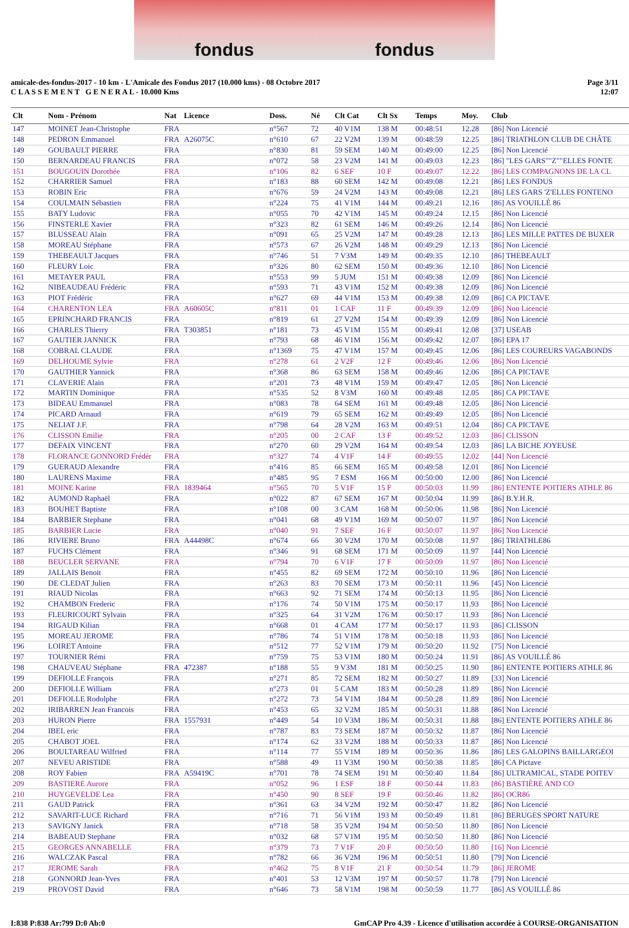fondus fondus
amicale-des-fondus-2017 - 10 km - L'Amicale des Fondus 2017 (10.000 kms) - 08 Octobre 2017
C L A S S E M E N T G E N E R A L - 10.000 Kms
Page 3/11
12:07
| Clt | Nom - Prénom | Nat | Licence | Doss. | Né | Clt Cat | Clt Sx | Temps | Moy. | Club |
| --- | --- | --- | --- | --- | --- | --- | --- | --- | --- | --- |
| 147 | MOINET Jean-Christophe | FRA | | n°567 | 72 | 40 V1M | 138 M | 00:48:51 | 12.28 | [86] Non Licencié |
| 148 | PEDRON Emmanuel | FRA | A26075C | n°610 | 67 | 22 V2M | 139 M | 00:48:59 | 12.25 | [86] TRIATHLON CLUB DE CHÂTE |
| 149 | GOUBAULT PIERRE | FRA | | n°830 | 81 | 59 SEM | 140 M | 00:49:00 | 12.25 | [86] Non Licencié |
| 150 | BERNARDEAU FRANCIS | FRA | | n°072 | 58 | 23 V2M | 141 M | 00:49:03 | 12.23 | [86] "LES GARS""Z""ELLES FONTE |
| 151 | BOUGOUIN Dorothée | FRA | | n°106 | 82 | 6 SEF | 10 F | 00:49:07 | 12.22 | [86] LES COMPAGNONS DE LA CL |
| 152 | CHARRIER Samuel | FRA | | n°183 | 88 | 60 SEM | 142 M | 00:49:08 | 12.21 | [86] LES FONDUS |
| 153 | ROBIN Eric | FRA | | n°676 | 59 | 24 V2M | 143 M | 00:49:08 | 12.21 | [86] LES GARS 'Z'ELLES FONTENO |
| 154 | COULMAIN Sébastien | FRA | | n°224 | 75 | 41 V1M | 144 M | 00:49:21 | 12.16 | [86] AS VOUILLÉ 86 |
| 155 | BATY Ludovic | FRA | | n°055 | 70 | 42 V1M | 145 M | 00:49:24 | 12.15 | [86] Non Licencié |
| 156 | FINSTERLE Xavier | FRA | | n°323 | 82 | 61 SEM | 146 M | 00:49:26 | 12.14 | [86] Non Licencié |
| 157 | BLUSSEAU Alain | FRA | | n°091 | 65 | 25 V2M | 147 M | 00:49:28 | 12.13 | [86] LES MILLE PATTES DE BUXER |
| 158 | MOREAU Stéphane | FRA | | n°573 | 67 | 26 V2M | 148 M | 00:49:29 | 12.13 | [86] Non Licencié |
| 159 | THEBEAULT Jacques | FRA | | n°746 | 51 | 7 V3M | 149 M | 00:49:35 | 12.10 | [86] THEBEAULT |
| 160 | FLEURY Loic | FRA | | n°326 | 80 | 62 SEM | 150 M | 00:49:36 | 12.10 | [86] Non Licencié |
| 161 | METAYER PAUL | FRA | | n°553 | 99 | 5 JUM | 151 M | 00:49:38 | 12.09 | [86] Non Licencié |
| 162 | NIBEAUDEAU Frédéric | FRA | | n°593 | 71 | 43 V1M | 152 M | 00:49:38 | 12.09 | [86] Non Licencié |
| 163 | PIOT Frédéric | FRA | | n°627 | 69 | 44 V1M | 153 M | 00:49:38 | 12.09 | [86] CA PICTAVE |
| 164 | CHARENTON LEA | FRA | A60605C | n°811 | 01 | 1 CAF | 11 F | 00:49:39 | 12.09 | [86] Non Licencié |
| 165 | EPRINCHARD FRANCIS | FRA | | n°819 | 61 | 27 V2M | 154 M | 00:49:39 | 12.09 | [86] Non Licencié |
| 166 | CHARLES Thierry | FRA | T303851 | n°181 | 73 | 45 V1M | 155 M | 00:49:41 | 12.08 | [37] USEAB |
| 167 | GAUTIER JANNICK | FRA | | n°793 | 68 | 46 V1M | 156 M | 00:49:42 | 12.07 | [86] EPA 17 |
| 168 | COBRAL CLAUDE | FRA | | n°1369 | 75 | 47 V1M | 157 M | 00:49:45 | 12.06 | [86] LES COUREURS VAGABONDS |
| 169 | DELHOUME Sylvie | FRA | | n°278 | 61 | 2 V2F | 12 F | 00:49:46 | 12.06 | [86] Non Licencié |
| 170 | GAUTHIER Yannick | FRA | | n°368 | 86 | 63 SEM | 158 M | 00:49:46 | 12.06 | [86] CA PICTAVE |
| 171 | CLAVERIE Alain | FRA | | n°201 | 73 | 48 V1M | 159 M | 00:49:47 | 12.05 | [86] Non Licencié |
| 172 | MARTIN Dominique | FRA | | n°535 | 52 | 8 V3M | 160 M | 00:49:48 | 12.05 | [86] CA PICTAVE |
| 173 | BIDEAU Emmanuel | FRA | | n°083 | 78 | 64 SEM | 161 M | 00:49:48 | 12.05 | [86] Non Licencié |
| 174 | PICARD Arnaud | FRA | | n°619 | 79 | 65 SEM | 162 M | 00:49:49 | 12.05 | [86] Non Licencié |
| 175 | NELIAT J.F. | FRA | | n°798 | 64 | 28 V2M | 163 M | 00:49:51 | 12.04 | [86] CA PICTAVE |
| 176 | CLISSON Emilie | FRA | | n°205 | 00 | 2 CAF | 13 F | 00:49:52 | 12.03 | [86] CLISSON |
| 177 | DEFAIX VINCENT | FRA | | n°270 | 60 | 29 V2M | 164 M | 00:49:54 | 12.03 | [86] LA BICHE JOYEUSE |
| 178 | FLORANCE GONNORD Frédér | FRA | | n°327 | 74 | 4 V1F | 14 F | 00:49:55 | 12.02 | [44] Non Licencié |
| 179 | GUERAUD Alexandre | FRA | | n°416 | 85 | 66 SEM | 165 M | 00:49:58 | 12.01 | [86] Non Licencié |
| 180 | LAURENS Maxime | FRA | | n°485 | 95 | 7 ESM | 166 M | 00:50:00 | 12.00 | [86] Non Licencié |
| 181 | MOINE Karine | FRA | 1839464 | n°565 | 70 | 5 V1F | 15 F | 00:50:03 | 11.99 | [86] ENTENTE POITIERS ATHLE 86 |
| 182 | AUMOND Raphaël | FRA | | n°022 | 87 | 67 SEM | 167 M | 00:50:04 | 11.99 | [86] B.Y.H.R. |
| 183 | BOUHET Baptiste | FRA | | n°108 | 00 | 3 CAM | 168 M | 00:50:06 | 11.98 | [86] Non Licencié |
| 184 | BARBIER Stephane | FRA | | n°041 | 68 | 49 V1M | 169 M | 00:50:07 | 11.97 | [86] Non Licencié |
| 185 | BARBIER Lucie | FRA | | n°040 | 91 | 7 SEF | 16 F | 00:50:07 | 11.97 | [86] Non Licencié |
| 186 | RIVIERE Bruno | FRA | A44498C | n°674 | 66 | 30 V2M | 170 M | 00:50:08 | 11.97 | [86] TRIATHLE86 |
| 187 | FUCHS Clément | FRA | | n°346 | 91 | 68 SEM | 171 M | 00:50:09 | 11.97 | [44] Non Licencié |
| 188 | BEUCLER SERVANE | FRA | | n°794 | 70 | 6 V1F | 17 F | 00:50:09 | 11.97 | [86] Non Licencié |
| 189 | JALLAIS Benoit | FRA | | n°455 | 82 | 69 SEM | 172 M | 00:50:10 | 11.96 | [86] Non Licencié |
| 190 | DE CLEDAT Julien | FRA | | n°263 | 83 | 70 SEM | 173 M | 00:50:11 | 11.96 | [45] Non Licencié |
| 191 | RIAUD Nicolas | FRA | | n°663 | 92 | 71 SEM | 174 M | 00:50:13 | 11.95 | [86] Non Licencié |
| 192 | CHAMBON Frederic | FRA | | n°176 | 74 | 50 V1M | 175 M | 00:50:17 | 11.93 | [86] Non Licencié |
| 193 | FLEURICOURT Sylvain | FRA | | n°325 | 64 | 31 V2M | 176 M | 00:50:17 | 11.93 | [86] Non Licencié |
| 194 | RIGAUD Kilian | FRA | | n°668 | 01 | 4 CAM | 177 M | 00:50:17 | 11.93 | [86] CLISSON |
| 195 | MOREAU JEROME | FRA | | n°786 | 74 | 51 V1M | 178 M | 00:50:18 | 11.93 | [86] Non Licencié |
| 196 | LOIRET Antoine | FRA | | n°512 | 77 | 52 V1M | 179 M | 00:50:20 | 11.92 | [75] Non Licencié |
| 197 | TOURNIER Rémi | FRA | | n°759 | 75 | 53 V1M | 180 M | 00:50:24 | 11.91 | [86] AS VOUILLÉ 86 |
| 198 | CHAUVEAU Stéphane | FRA | 472387 | n°188 | 55 | 9 V3M | 181 M | 00:50:25 | 11.90 | [86] ENTENTE POITIERS ATHLE 86 |
| 199 | DEFIOLLE François | FRA | | n°271 | 85 | 72 SEM | 182 M | 00:50:27 | 11.89 | [33] Non Licencié |
| 200 | DEFIOLLE William | FRA | | n°273 | 01 | 5 CAM | 183 M | 00:50:28 | 11.89 | [86] Non Licencié |
| 201 | DEFIOLLE Rodolphe | FRA | | n°272 | 73 | 54 V1M | 184 M | 00:50:28 | 11.89 | [86] Non Licencié |
| 202 | IRIBARREN Jean Francois | FRA | | n°453 | 65 | 32 V2M | 185 M | 00:50:31 | 11.88 | [86] Non Licencié |
| 203 | HURON Pierre | FRA | 1557931 | n°449 | 54 | 10 V3M | 186 M | 00:50:31 | 11.88 | [86] ENTENTE POITIERS ATHLE 86 |
| 204 | IBEL eric | FRA | | n°787 | 83 | 73 SEM | 187 M | 00:50:32 | 11.87 | [86] Non Licencié |
| 205 | CHABOT JOEL | FRA | | n°174 | 62 | 33 V2M | 188 M | 00:50:33 | 11.87 | [86] Non Licencié |
| 206 | BOULTAREAU Wilfried | FRA | | n°114 | 77 | 55 V1M | 189 M | 00:50:36 | 11.86 | [86] LES GALOPINS BAILLARGEOI |
| 207 | NEVEU ARISTIDE | FRA | | n°588 | 49 | 11 V3M | 190 M | 00:50:38 | 11.85 | [86] CA Pictave |
| 208 | ROY Fabien | FRA | A59419C | n°701 | 78 | 74 SEM | 191 M | 00:50:40 | 11.84 | [86] ULTRAMICAL, STADE POITEV |
| 209 | BASTIERE Aurore | FRA | | n°052 | 96 | 1 ESF | 18 F | 00:50:44 | 11.83 | [86] BASTIÈRE AND CO |
| 210 | HUYGEVELDE Lea | FRA | | n°450 | 90 | 8 SEF | 19 F | 00:50:46 | 11.82 | [86] OCR86 |
| 211 | GAUD Patrick | FRA | | n°361 | 63 | 34 V2M | 192 M | 00:50:47 | 11.82 | [86] Non Licencié |
| 212 | SAVARIT-LUCE Richard | FRA | | n°716 | 71 | 56 V1M | 193 M | 00:50:49 | 11.81 | [86] BERUGES SPORT NATURE |
| 213 | SAVIGNY Janick | FRA | | n°718 | 58 | 35 V2M | 194 M | 00:50:50 | 11.80 | [86] Non Licencié |
| 214 | BABEAUD Stephane | FRA | | n°032 | 68 | 57 V1M | 195 M | 00:50:50 | 11.80 | [86] Non Licencié |
| 215 | GEORGES ANNABELLE | FRA | | n°379 | 73 | 7 V1F | 20 F | 00:50:50 | 11.80 | [16] Non Licencié |
| 216 | WALCZAK Pascal | FRA | | n°782 | 66 | 36 V2M | 196 M | 00:50:51 | 11.80 | [79] Non Licencié |
| 217 | JEROME Sarah | FRA | | n°462 | 75 | 8 V1F | 21 F | 00:50:54 | 11.79 | [86] JEROME |
| 218 | GONNORD Jean-Yves | FRA | | n°401 | 53 | 12 V3M | 197 M | 00:50:57 | 11.78 | [79] Non Licencié |
| 219 | PROVOST David | FRA | | n°646 | 73 | 58 V1M | 198 M | 00:50:59 | 11.77 | [86] AS VOUILLÉ 86 |
I:838 P:838 Ar:799 D:0 Ab:0 GmCAP Pro 4.39 - Licence d'utilisation accordée à COURSE-ORGANISATION